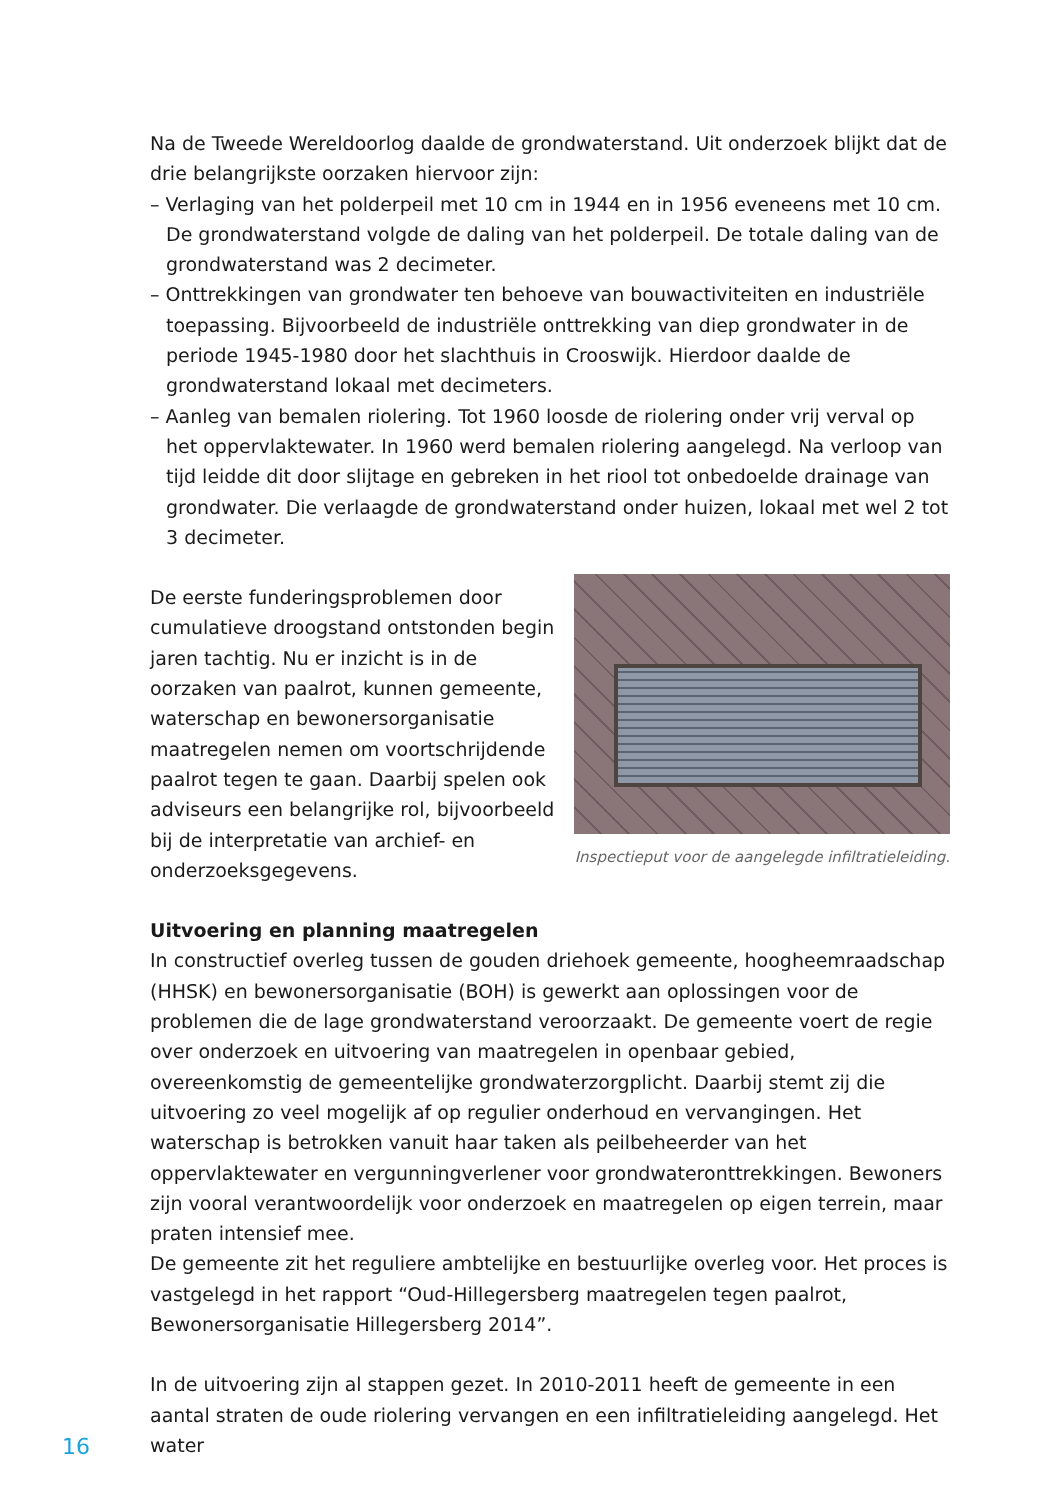Na de Tweede Wereldoorlog daalde de grondwaterstand. Uit onderzoek blijkt dat de drie belangrijkste oorzaken hiervoor zijn:
– Verlaging van het polderpeil met 10 cm in 1944 en in 1956 eveneens met 10 cm. De grondwaterstand volgde de daling van het polderpeil. De totale daling van de grondwaterstand was 2 decimeter.
– Onttrekkingen van grondwater ten behoeve van bouwactiviteiten en industriële toepassing. Bijvoorbeeld de industriële onttrekking van diep grondwater in de periode 1945-1980 door het slachthuis in Crooswijk. Hierdoor daalde de grondwaterstand lokaal met decimeters.
– Aanleg van bemalen riolering. Tot 1960 loosde de riolering onder vrij verval op het oppervlaktewater. In 1960 werd bemalen riolering aangelegd. Na verloop van tijd leidde dit door slijtage en gebreken in het riool tot onbedoelde drainage van grondwater. Die verlaagde de grondwaterstand onder huizen, lokaal met wel 2 tot 3 decimeter.
De eerste funderingsproblemen door cumulatieve droogstand ontstonden begin jaren tachtig. Nu er inzicht is in de oorzaken van paalrot, kunnen gemeente, waterschap en bewonersorganisatie maatregelen nemen om voortschrijdende paalrot tegen te gaan. Daarbij spelen ook adviseurs een belangrijke rol, bijvoorbeeld bij de interpretatie van archief- en onderzoeksgegevens.
Inspectieput voor de aangelegde infiltratieleiding.
Uitvoering en planning maatregelen
In constructief overleg tussen de gouden driehoek gemeente, hoogheemraadschap (HHSK) en bewonersorganisatie (BOH) is gewerkt aan oplossingen voor de problemen die de lage grondwaterstand veroorzaakt. De gemeente voert de regie over onderzoek en uitvoering van maatregelen in openbaar gebied, overeenkomstig de gemeentelijke grondwaterzorgplicht. Daarbij stemt zij die uitvoering zo veel mogelijk af op regulier onderhoud en vervangingen. Het waterschap is betrokken vanuit haar taken als peilbeheerder van het oppervlaktewater en vergunningverlener voor grondwateronttrekkingen. Bewoners zijn vooral verantwoordelijk voor onderzoek en maatregelen op eigen terrein, maar praten intensief mee.
De gemeente zit het reguliere ambtelijke en bestuurlijke overleg voor. Het proces is vastgelegd in het rapport “Oud-Hillegersberg maatregelen tegen paalrot, Bewonersorganisatie Hillegersberg 2014”.
In de uitvoering zijn al stappen gezet. In 2010-2011 heeft de gemeente in een aantal straten de oude riolering vervangen en een infiltratieleiding aangelegd. Het water
16